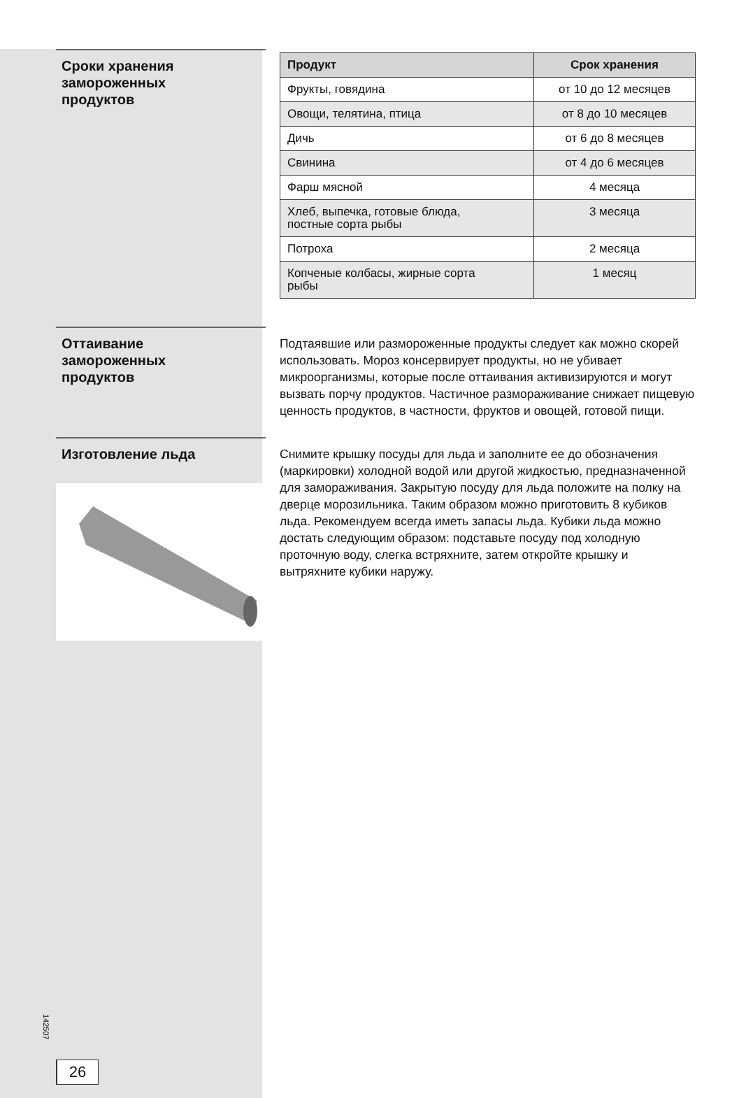Сроки хранения
замороженных
продуктов
| Продукт | Срок хранения |
| --- | --- |
| Фрукты, говядина | от 10 до 12 месяцев |
| Овощи, телятина, птица | от 8 до 10 месяцев |
| Дичь | от 6 до 8 месяцев |
| Свинина | от 4 до 6 месяцев |
| Фарш мясной | 4 месяца |
| Хлеб, выпечка, готовые блюда, постные сорта рыбы | 3 месяца |
| Потроха | 2 месяца |
| Копченые колбасы, жирные сорта рыбы | 1 месяц |
Оттаивание
замороженных
продуктов
Подтаявшие или размороженные продукты следует как можно скорей использовать. Мороз консервирует продукты, но не убивает микроорганизмы, которые после оттаивания активизируются и могут вызвать порчу продуктов. Частичное размораживание снижает пищевую ценность продуктов, в частности, фруктов и овощей, готовой пищи.
Изготовление льда
Снимите крышку посуды для льда и заполните ее до обозначения (маркировки) холодной водой или другой жидкостью, предназначенной для замораживания. Закрытую посуду для льда положите на полку на дверце морозильника. Таким образом можно приготовить 8 кубиков льда. Рекомендуем всегда иметь запасы льда. Кубики льда можно достать следующим образом: подставьте посуду под холодную проточную воду, слегка встряхните, затем откройте крышку и вытряхните кубики наружу.
142507
26